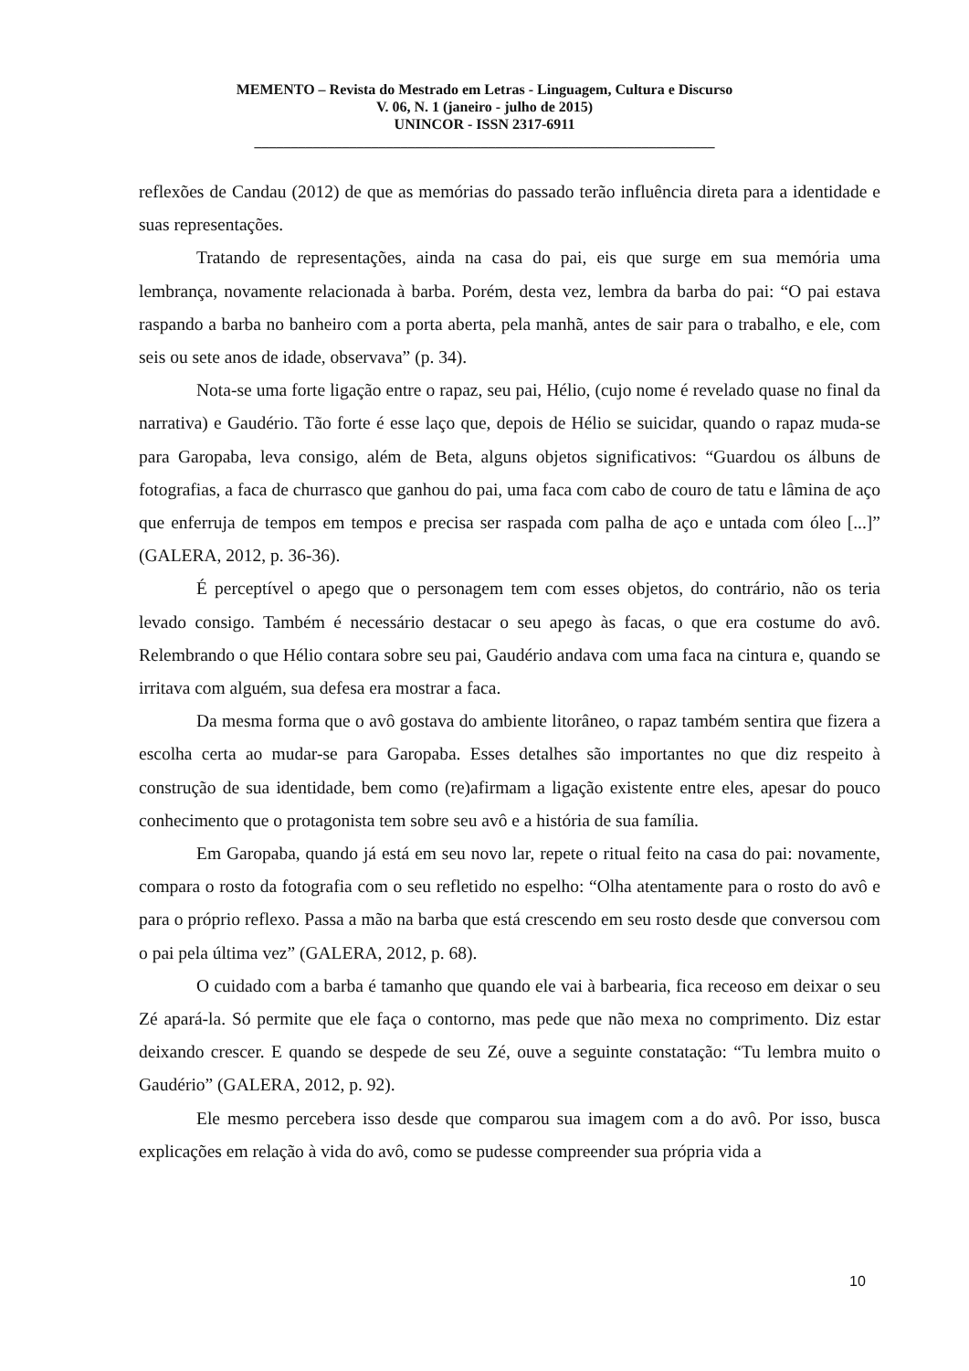MEMENTO – Revista do Mestrado em Letras - Linguagem, Cultura e Discurso
V. 06, N. 1 (janeiro - julho de 2015)
UNINCOR - ISSN 2317-6911
_______________________________________________________________
reflexões de Candau (2012) de que as memórias do passado terão influência direta para a identidade e suas representações.
Tratando de representações, ainda na casa do pai, eis que surge em sua memória uma lembrança, novamente relacionada à barba. Porém, desta vez, lembra da barba do pai: “O pai estava raspando a barba no banheiro com a porta aberta, pela manhã, antes de sair para o trabalho, e ele, com seis ou sete anos de idade, observava” (p. 34).
Nota-se uma forte ligação entre o rapaz, seu pai, Hélio, (cujo nome é revelado quase no final da narrativa) e Gaudério. Tão forte é esse laço que, depois de Hélio se suicidar, quando o rapaz muda-se para Garopaba, leva consigo, além de Beta, alguns objetos significativos: “Guardou os álbuns de fotografias, a faca de churrasco que ganhou do pai, uma faca com cabo de couro de tatu e lâmina de aço que enferruja de tempos em tempos e precisa ser raspada com palha de aço e untada com óleo [...]” (GALERA, 2012, p. 36-36).
É perceptível o apego que o personagem tem com esses objetos, do contrário, não os teria levado consigo. Também é necessário destacar o seu apego às facas, o que era costume do avô. Relembrando o que Hélio contara sobre seu pai, Gaudério andava com uma faca na cintura e, quando se irritava com alguém, sua defesa era mostrar a faca.
Da mesma forma que o avô gostava do ambiente litorâneo, o rapaz também sentira que fizera a escolha certa ao mudar-se para Garopaba. Esses detalhes são importantes no que diz respeito à construção de sua identidade, bem como (re)afirmam a ligação existente entre eles, apesar do pouco conhecimento que o protagonista tem sobre seu avô e a história de sua família.
Em Garopaba, quando já está em seu novo lar, repete o ritual feito na casa do pai: novamente, compara o rosto da fotografia com o seu refletido no espelho: “Olha atentamente para o rosto do avô e para o próprio reflexo. Passa a mão na barba que está crescendo em seu rosto desde que conversou com o pai pela última vez” (GALERA, 2012, p. 68).
O cuidado com a barba é tamanho que quando ele vai à barbearia, fica receoso em deixar o seu Zé apará-la. Só permite que ele faça o contorno, mas pede que não mexa no comprimento. Diz estar deixando crescer. E quando se despede de seu Zé, ouve a seguinte constatação: “Tu lembra muito o Gaudério” (GALERA, 2012, p. 92).
Ele mesmo percebera isso desde que comparou sua imagem com a do avô. Por isso, busca explicações em relação à vida do avô, como se pudesse compreender sua própria vida a
10